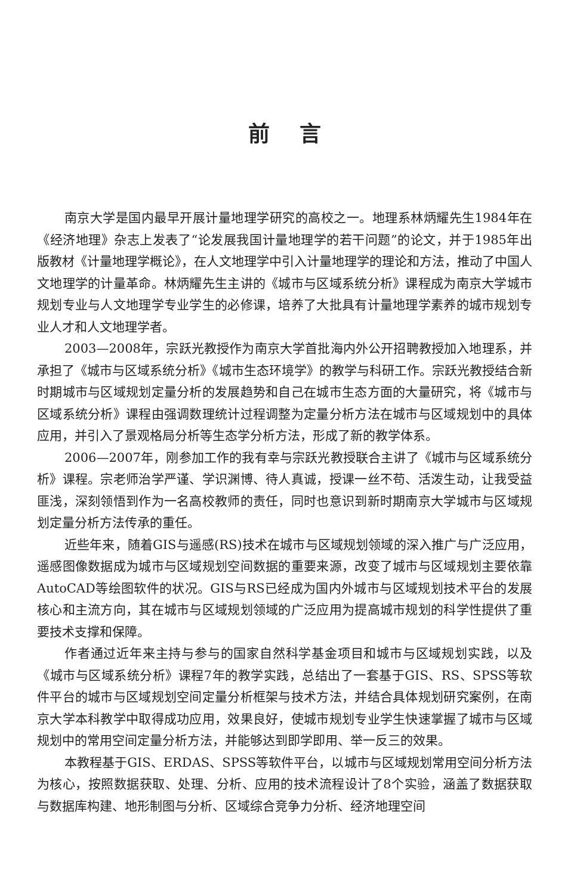前言
南京大学是国内最早开展计量地理学研究的高校之一。地理系林炳耀先生1984年在《经济地理》杂志上发表了“论发展我国计量地理学的若干问题”的论文，并于1985年出版教材《计量地理学概论》，在人文地理学中引入计量地理学的理论和方法，推动了中国人文地理学的计量革命。林炳耀先生主讲的《城市与区域系统分析》课程成为南京大学城市规划专业与人文地理学专业学生的必修课，培养了大批具有计量地理学素养的城市规划专业人才和人文地理学者。
2003—2008年，宗跃光教授作为南京大学首批海内外公开招聘教授加入地理系，并承担了《城市与区域系统分析》《城市生态环境学》的教学与科研工作。宗跃光教授结合新时期城市与区域规划定量分析的发展趋势和自己在城市生态方面的大量研究，将《城市与区域系统分析》课程由强调数理统计过程调整为定量分析方法在城市与区域规划中的具体应用，并引入了景观格局分析等生态学分析方法，形成了新的教学体系。
2006—2007年，刚参加工作的我有幸与宗跃光教授联合主讲了《城市与区域系统分析》课程。宗老师治学严谨、学识渊博、待人真诚，授课一丝不苟、活泼生动，让我受益匪浅，深刻领悟到作为一名高校教师的责任，同时也意识到新时期南京大学城市与区域规划定量分析方法传承的重任。
近些年来，随着GIS与遥感(RS)技术在城市与区域规划领域的深入推广与广泛应用，遥感图像数据成为城市与区域规划空间数据的重要来源，改变了城市与区域规划主要依靠AutoCAD等绘图软件的状况。GIS与RS已经成为国内外城市与区域规划技术平台的发展核心和主流方向，其在城市与区域规划领域的广泛应用为提高城市规划的科学性提供了重要技术支撑和保障。
作者通过近年来主持与参与的国家自然科学基金项目和城市与区域规划实践，以及《城市与区域系统分析》课程7年的教学实践，总结出了一套基于GIS、RS、SPSS等软件平台的城市与区域规划空间定量分析框架与技术方法，并结合具体规划研究案例，在南京大学本科教学中取得成功应用，效果良好，使城市规划专业学生快速掌握了城市与区域规划中的常用空间定量分析方法，并能够达到即学即用、举一反三的效果。
本教程基于GIS、ERDAS、SPSS等软件平台，以城市与区域规划常用空间分析方法为核心，按照数据获取、处理、分析、应用的技术流程设计了8个实验，涵盖了数据获取与数据库构建、地形制图与分析、区域综合竞争力分析、经济地理空间